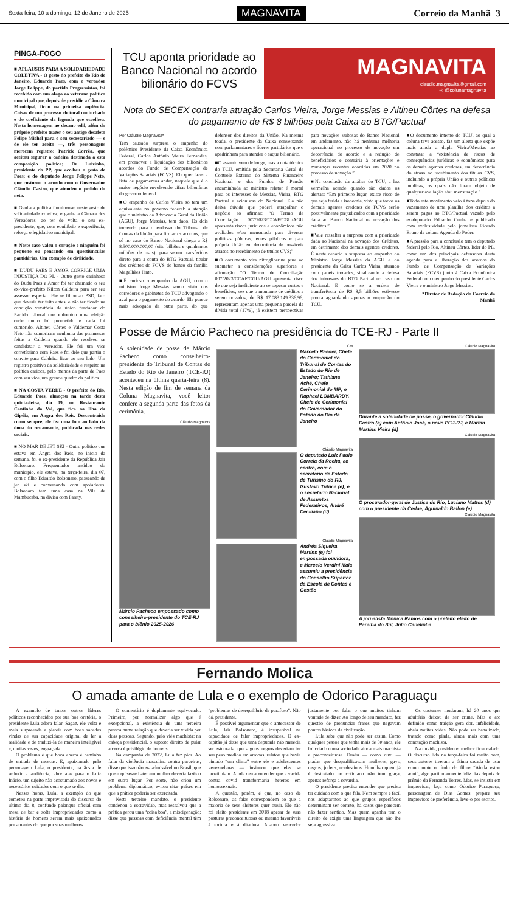Sexta-feira, 10 a domingo, 12 de Janeiro de 2025 MAGNAVITA Correio da Manhã 3
PINGA-FOGO
■ APLAUSOS PARA A SOLIDARIEDADE COLETIVA - O gesto do prefeito do Rio de Janeiro, Eduardo Paes, com o vereador Jorge Felippe, do partido Progressistas, foi recebido com um afago ao veterano político municipal que, depois de presidir a Câmara Municipal, ficou na primeira suplência. Coisas de um processo eleitoral conturbado e do coeficiente da legenda que escolheu. Nesta homenagem ao decano edil, além do próprio prefeito trazer o seu antigo desafeto Felipe Michel para o seu secretariado — e de ele ter aceito —, três personagens merecem registro: Patrick Corrêa, que aceitou segurar a cadeira destinada a esta composição política; Dr Luizinho, presidente do PP, que acolheu o gesto de Paes; e do deputado Jorge Felippe Neto, que costurou o acordo com o Governador Cláudio Castro, que atendeu o pedido do neto.
■ Ganha a política fluminense, neste gesto de solidariedade coletiva; e ganha a Câmara dos Vereadores, ao ter de volta o seu ex-presidente, que, com equilíbrio e experiência, reforça o legislativo municipal.
■ Neste caso valeu o coração e ninguém foi pequeno ou pensando em questiúnculas partidárias. Um exemplo de civilidade.
■ DUDU PAES E AMOR CORRIGE UMA INJUSTIÇA DO PL - Outro gesto carinhoso do Dudu Paes e Amor foi ter chamado o seu ex-vice-prefeito Nilton Caldeira para ser seu assessor especial. Ele se filiou ao PSD, fato que deveria ter feito antes, e não ter ficado na condição vexatória de único fundador do Partido Liberal que enfrentou uma eleição onde muito foi prometido e nada foi cumprido. Altineu Côrtes e Valdemar Costa Neto não cumpriram nenhuma das promessas feitas a Caldeira quando ele resolveu se candidatar a vereador. Ele foi um vice corretíssimo com Paes e foi dele que partiu o convite para Caldeira ficar ao seu lado. Um registro positivo da solidariedade e respeito na política carioca, pelo menos da parte de Paes com seu vice, um grande quadro da política.
■ NA COSTA VERDE - O prefeito do Rio, Eduardo Paes, almoçou na tarde desta quinta-feira, dia 09, no Restaurante Cantinho da Val, que fica na Ilha da Gipóia, em Angra dos Reis. Descontraído como sempre, ele fez uma foto ao lado da dona do restaurante, publicada nas redes sociais.
■ NO MAR DE JET SKI - Outro político que estava em Angra dos Reis, no início da semana, foi o ex-presidente da República Jair Bolsonaro. Frequentador assíduo do município, ele estava, na terça-feira, dia 07, com o filho Eduardo Bolsonaro, passeando de jet ski e conversando com apoiadores. Bolsonaro tem uma casa na Vila de Mambucaba, na divisa com Paraty.
TCU aponta prioridade ao Banco Nacional no acordo bilionário do FCVS
MAGNAVITA
claudio.magnavita@gmail.com
◎ @colunamagnavita
Nota do SECEX contraria atuação Carlos Vieira, Jorge Messias e Altineu Côrtes na defesa do pagamento de R$ 8 bilhões pela Caixa ao BTG/Pactual
Por Cláudio Magnavita*
Tem causado surpresa o empenho do polêmico Presidente da Caixa Econômica Federal, Carlos Antônio Vieira Fernandes, em promover a liquidação dos bilionários acordos do Fundo de Compensação de Variações Salariais (FCVS). Ele quer fazer a lista de pagamentos andar, naquele que é o maior negócio envolvendo cifras bilionárias do governo federal.
■O empenho de Carlos Vieira só tem um equivalente no governo federal: a atenção que o ministro da Advocacia Geral da União (AGU), Jorge Messias, tem dado. Os dois torcendo para o endosso do Tribunal de Contas da União para firmar os acordos, que só no caso do Banco Nacional chega a R$ 8.500.000.000,00 (oito bilhões e quinhentos milhões de reais), para serem transferidos direto para a conta do BTG Pactual, titular dos créditos do FCVS do banco da família Magalhães Pinto.
■É curioso o empenho da AGU, com o ministro Jorge Messias sendo visto nos corredores e gabinetes do TCU advogando o aval para o pagamento do acordo. Ele parece mais advogado da outra parte, do que defensor dos direitos da União. Na mesma toada, o presidente da Caixa conversando com parlamentares e líderes partidários que o apadrinham para atender o saque bilionário.
■O assunto vem de longe, mas a nota técnica do TCU, emitida pela Secretaria Geral de Controle Externo do Sistema Financeiro Nacional e dos Fundos de Pensão encaminhada ao ministro relator é mortal para os interesses de Messias, Vieira, BTG Pactual e acionistas do Nacional. Ela não deixa dúvida que poderá atrapalhar o negócio ao afirmar: “O Termo de Conciliação 007/2023/CCAF/CGU/AGU apresenta riscos jurídicos e econômicos não avaliados e/ou mensurado para diversas políticas públicas, entes públicos e para própria União em decorrência de possíveis atrasos no recebimento de títulos CVS;”
■O documento vira nitroglicerina pura ao submeter a considerações superiores a afirmação “O Termo de Conciliação 007/2023/CCAF/CGU/AGU apresenta risco de que seja ineficiente ao se sopesar custos e benefícios, vez que o montante de créditos a serem novados, de R$ 17.083.149.336,96, representam apenas uma pequena parcela da dívida total (17%), já existem perspectivas para novações vultosas do Banco Nacional em andamento, não há nenhuma melhoria operacional no processo de novação em decorrência do acordo e a redução de beneficiários é contrária à orientações e mudanças recentes ocorridas em 2020 no processo de novação.”
■Na conclusão da análise do TCU, a luz vermelha acende quando são dados os alertas: “Em primeiro lugar, existe risco de que seja ferida a isonomia, visto que todos os demais agentes credores do FCVS serão possivelmente prejudicados com a prioridade dada ao Banco Nacional na novação dos créditos.”
■Vale ressaltar a surpresa com a prioridade dada ao Nacional na novação dos Créditos, em detrimento dos demais agentes credores. É neste cenário a surpresa ao empenho do Ministro Jorge Messias da AGU e do presidente da Caixa Carlos Vieira, atuando com papéis trocados, sinalizando a defesa dos interesses do BTG Pactual no caso do Nacional. É como se a ordem de transferência de R$ 8,5 bilhões estivesse pronta aguardando apenas o empurrão do TCU.
■O documento interno do TCU, ao qual a coluna teve acesso, faz um alerta que expõe mais ainda a dupla Vieira/Messias ao constatar a “existência de riscos de consequências jurídicas e econômicas para os demais agentes credores, em decorrência do atraso no recebimento dos títulos CVS, incluindo a própria União e outras políticas públicas, os quais não foram objeto de qualquer avaliação e/ou mensuração.”
■Todo este movimento veio à tona depois do vazamento de uma planilha dos créditos a serem pagos ao BTG/Pactual vazado pelo ex-deputado Eduardo Cunha e publicado com exclusividade pelo jornalista Ricardo Bruno da coluna Agenda do Poder.
■A pressão para a conclusão tem o deputado federal pelo Rio, Altineu Côrtes, líder do PL, como um dos principais defensores desta agenda para a liberação dos acordos do Fundo de Compensação de Variações Salariais (FCVS) junto à Caixa Econômica Federal com o empenho do presidente Carlos Vieira e o ministro Jorge Messias.
*Diretor de Redação do Correio da Manhã
Posse de Márcio Pacheco na presidência do TCE-RJ - Parte II
A solenidade de posse de Márcio Pacheco como conselheiro-presidente do Tribunal de Contas do Estado do Rio de Janeiro (TCE-RJ) aconteceu na última quarta-feira (8). Nesta edição de fim de semana da Coluna Magnavita, você leitor confere a segunda parte das fotos da cerimônia.
Cláudio Magnavita
Márcio Pacheco empossado como conselheiro-presidente do TCE-RJ para o biênio 2025-2026
CM
Marcelo Raeder, Chefe do Cerimonial do Tribunal de Contas do Estado do Rio de Janeiro; Tathiana Aché, Chefe Cerimonial do MP; e Raphael LOMBARDY, Chefe do Cerimonial do Governador do Estado do Rio de Janeiro
Cláudio Magnavita
O deputado Luiz Paulo Correia da Rocha, ao centro, com o secretário de Estado de Turismo do RJ, Gustavo Tutuca (e); e o secretário Nacional de Assuntos Federativos, André Ceciliano (d)
Cláudio Magnavita
Andréa Siqueira Martins (e) foi empossada ouvidora; e Marcelo Verdini Maia assumiu a presidência do Conselho Superior da Escola de Contas e Gestão
Cláudio Magnavita
Durante a solenidade de posse, o governador Cláudio Castro (e) com Antônio José, o novo PGJ-RJ, e Marfan Martins Vieira (d)
Cláudio Magnavita
O procurador-geral de Justiça do Rio, Luciano Mattos (d) com o presidente da Cedae, Aguinaldo Ballon (e)
Cláudio Magnavita
A jornalista Mônica Ramos com o prefeito eleito de Paraíba do Sul, Júlio Canelinha
Fernando Molica
O amada amante de Lula e o exemplo de Odorico Paraguaçu
A exemplo de tantos outros líderes políticos reconhecidos por sua boa oratória, o presidente Lula adora falar. Sagaz, ele volta e meia surpreende a plateia com boas sacadas vindas de sua capacidade original de ler a realidade e de traduzi-la de maneira inteligível e, muitas vezes, engraçada.
O problema é que boca aberta é caminho de entrada de moscas. E, apaixonado pelo personagem Lula, o presidente, na ânsia de seduzir a audiência, abre alas para o Luiz Inácio, um sujeito não acostumado aos novos e necessários cuidados com o que se diz.
Nessas horas, Lula, a exemplo do que cometeu na parte improvisada do discurso do último dia 8, confunde palanque oficial com mesa de bar e solta impropriedades como a história de homens serem mais apaixonados por amantes do que por suas mulheres.
O comentário é duplamente equivocado. Primeiro, por normalizar algo que é excepcional, a existência de uma terceira pessoa numa relação que deveria ser vivida por duas pessoas. Segundo, pelo viés machista: na cabeça presidencial, o suposto direito de pular a cerca é privilégio de homens.
Na campanha de 2022, Lula fez pior. Ao falar da violência masculina contra parceiras, disse que isso não era admissível no Brasil, que quem quisesse bater em mulher deveria fazê-lo em outro lugar. Por sorte, não criou um problema diplomático, evitou citar países em que a prática poderia ser exercitada.
Neste terceiro mandato, o presidente condenou a escravidão, mas ressalvou que a prática gerou uma “coisa boa”, a miscigenação; disse que pessoas com deficiência mental têm “problemas de desequilíbrio de parafuso”. Não dá, presidente.
É possível argumentar que o antecessor de Lula, Jair Bolsonaro, é insuperável na capacidade de falar impropriedades. O ex-capitão já disse que uma deputada não merecia ser estuprada, que alguns negros deveriam ter seu peso medido em arrobas, relatou que havia pintado “um clima” entre ele e adolescentes venezuelanas — insinuou que elas se prostituíam. Ainda deu a entender que a vacida contra covid transformaria héteros em homossexuais.
A questão, porém, é que, no caso de Bolsonaro, as falas correspondem ao que a maioria de seus eleitores quer ouvir. Ele não foi eleito presidente em 2018 apesar de suas posturas preconceituosas ou mesmo favoráveis à tortura e à ditadura. Acabou vencedor justamente por falar o que muitos tinham vontade de dizer. Ao longo de seu mandato, fez questão de pronunciar frases que negavam pontos básicos da civilização.
Lula sabe que não pode ser assim. Como qualquer pessoa que tenha mais de 50 anos, ele foi criado numa sociedade ainda mais machista e preconceituosa. Ouviu — como ouvi — piadas que desqualificavam mulheres, gays, negros, judeus, nordestinos. Humilhar quem já é destratado no cotidiano não tem graça, apenas reforça a covardia.
O presidente precisa entender que precisa ter cuidado com o que fala. Nem sempre é fácil nos adaptarmos ao que grupos específicos determinam ser correto, há casos que parecem não fazer sentido. Mas quem apanha tem o direito de exigir uma linguagem que não lhe seja agressiva.
Os costumes mudaram, há 20 anos que adultério deixou de ser crime. Mas o ato definido como traição gera dor, infelicidade, abala muitas vidas. Não pode ser banalizado, tratado como piada, ainda mais com uma conotação machista.
Na dúvida, presidente, melhor ficar calado. O discurso lido na terça-feira foi muito bom, seus autores tiveram a ótima sacada de usar como mote o título do filme “Ainda estou aqui”, algo particularmente feliz dias depois do prêmio da Fernanda Torres. Mas, se insistir em improvisar, faça como Odorico Paraguaçu, personagem de Dias Gomes: prepare seu improviso: de preferência, leve-o por escrito.